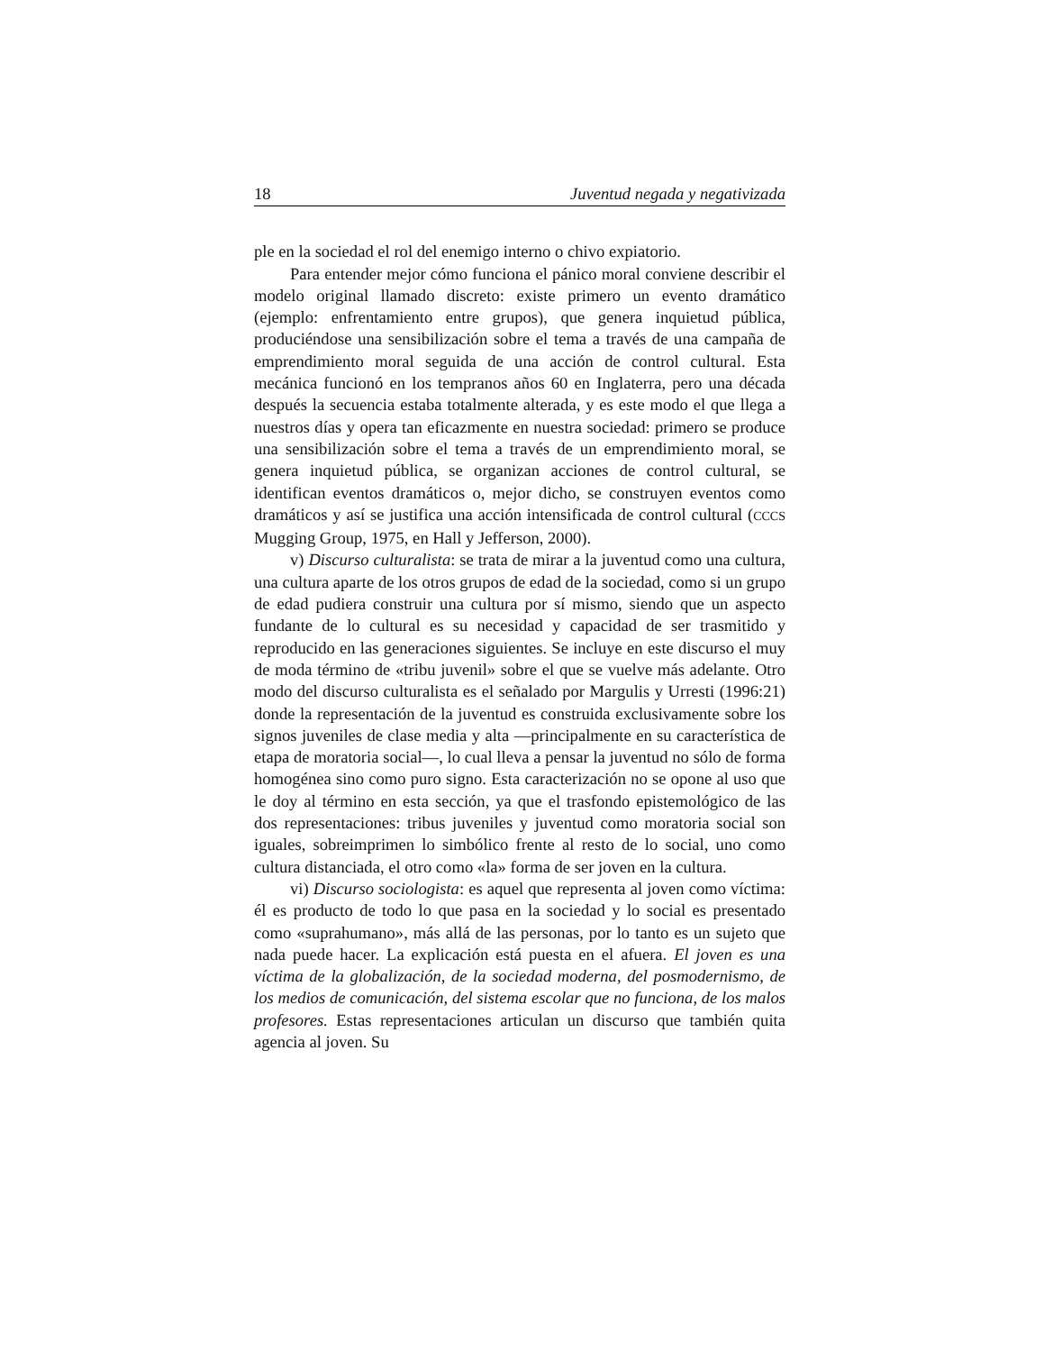18 Juventud negada y negativizada
ple en la sociedad el rol del enemigo interno o chivo expiatorio.
Para entender mejor cómo funciona el pánico moral conviene describir el modelo original llamado discreto: existe primero un evento dramático (ejemplo: enfrentamiento entre grupos), que genera inquietud pública, produciéndose una sensibilización sobre el tema a través de una campaña de emprendimiento moral seguida de una acción de control cultural. Esta mecánica funcionó en los tempranos años 60 en Inglaterra, pero una década después la secuencia estaba totalmente alterada, y es este modo el que llega a nuestros días y opera tan eficazmente en nuestra sociedad: primero se produce una sensibilización sobre el tema a través de un emprendimiento moral, se genera inquietud pública, se organizan acciones de control cultural, se identifican eventos dramáticos o, mejor dicho, se construyen eventos como dramáticos y así se justifica una acción intensificada de control cultural (CCCS Mugging Group, 1975, en Hall y Jefferson, 2000).
v) Discurso culturalista: se trata de mirar a la juventud como una cultura, una cultura aparte de los otros grupos de edad de la sociedad, como si un grupo de edad pudiera construir una cultura por sí mismo, siendo que un aspecto fundante de lo cultural es su necesidad y capacidad de ser trasmitido y reproducido en las generaciones siguientes. Se incluye en este discurso el muy de moda término de «tribu juvenil» sobre el que se vuelve más adelante. Otro modo del discurso culturalista es el señalado por Margulis y Urresti (1996:21) donde la representación de la juventud es construida exclusivamente sobre los signos juveniles de clase media y alta —principalmente en su característica de etapa de moratoria social—, lo cual lleva a pensar la juventud no sólo de forma homogénea sino como puro signo. Esta caracterización no se opone al uso que le doy al término en esta sección, ya que el trasfondo epistemológico de las dos representaciones: tribus juveniles y juventud como moratoria social son iguales, sobreimprimen lo simbólico frente al resto de lo social, uno como cultura distanciada, el otro como «la» forma de ser joven en la cultura.
vi) Discurso sociologista: es aquel que representa al joven como víctima: él es producto de todo lo que pasa en la sociedad y lo social es presentado como «suprahumano», más allá de las personas, por lo tanto es un sujeto que nada puede hacer. La explicación está puesta en el afuera. El joven es una víctima de la globalización, de la sociedad moderna, del posmodernismo, de los medios de comunicación, del sistema escolar que no funciona, de los malos profesores. Estas representaciones articulan un discurso que también quita agencia al joven. Su